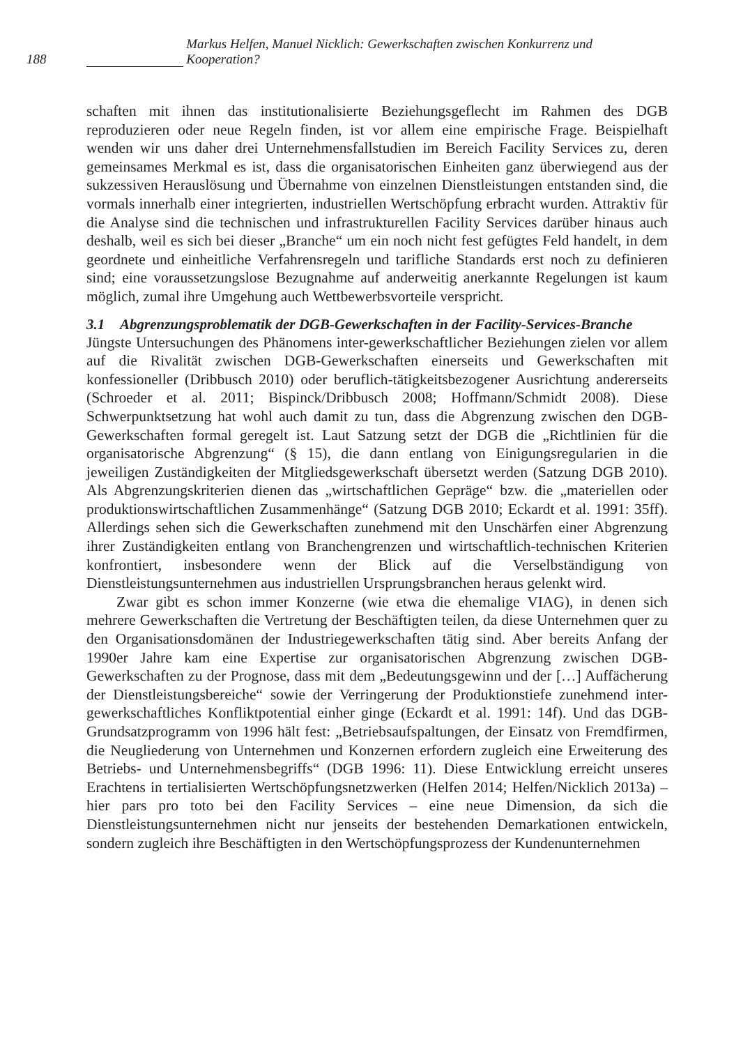188 Markus Helfen, Manuel Nicklich: Gewerkschaften zwischen Konkurrenz und Kooperation?
schaften mit ihnen das institutionalisierte Beziehungsgeflecht im Rahmen des DGB reproduzieren oder neue Regeln finden, ist vor allem eine empirische Frage. Beispielhaft wenden wir uns daher drei Unternehmensfallstudien im Bereich Facility Services zu, deren gemeinsames Merkmal es ist, dass die organisatorischen Einheiten ganz überwiegend aus der sukzessiven Herauslösung und Übernahme von einzelnen Dienstleistungen entstanden sind, die vormals innerhalb einer integrierten, industriellen Wertschöpfung erbracht wurden. Attraktiv für die Analyse sind die technischen und infrastrukturellen Facility Services darüber hinaus auch deshalb, weil es sich bei dieser „Branche“ um ein noch nicht fest gefügtes Feld handelt, in dem geordnete und einheitliche Verfahrensregeln und tarifliche Standards erst noch zu definieren sind; eine voraussetzungslose Bezugnahme auf anderweitig anerkannte Regelungen ist kaum möglich, zumal ihre Umgehung auch Wettbewerbsvorteile verspricht.
3.1 Abgrenzungsproblematik der DGB-Gewerkschaften in der Facility-Services-Branche
Jüngste Untersuchungen des Phänomens inter-gewerkschaftlicher Beziehungen zielen vor allem auf die Rivalität zwischen DGB-Gewerkschaften einerseits und Gewerkschaften mit konfessioneller (Dribbusch 2010) oder beruflich-tätigkeitsbezogener Ausrichtung andererseits (Schroeder et al. 2011; Bispinck/Dribbusch 2008; Hoffmann/Schmidt 2008). Diese Schwerpunktsetzung hat wohl auch damit zu tun, dass die Abgrenzung zwischen den DGB-Gewerkschaften formal geregelt ist. Laut Satzung setzt der DGB die „Richtlinien für die organisatorische Abgrenzung“ (§ 15), die dann entlang von Einigungsregularien in die jeweiligen Zuständigkeiten der Mitgliedsgewerkschaft übersetzt werden (Satzung DGB 2010). Als Abgrenzungskriterien dienen das „wirtschaftlichen Gepräge“ bzw. die „materiellen oder produktionswirtschaftlichen Zusammenhänge“ (Satzung DGB 2010; Eckardt et al. 1991: 35ff). Allerdings sehen sich die Gewerkschaften zunehmend mit den Unschärfen einer Abgrenzung ihrer Zuständigkeiten entlang von Branchengrenzen und wirtschaftlich-technischen Kriterien konfrontiert, insbesondere wenn der Blick auf die Verselbständigung von Dienstleistungsunternehmen aus industriellen Ursprungsbranchen heraus gelenkt wird.
Zwar gibt es schon immer Konzerne (wie etwa die ehemalige VIAG), in denen sich mehrere Gewerkschaften die Vertretung der Beschäftigten teilen, da diese Unternehmen quer zu den Organisationsdomänen der Industriegewerkschaften tätig sind. Aber bereits Anfang der 1990er Jahre kam eine Expertise zur organisatorischen Abgrenzung zwischen DGB-Gewerkschaften zu der Prognose, dass mit dem „Bedeutungsgewinn und der […] Auffächerung der Dienstleistungsbereiche“ sowie der Verringerung der Produktionstiefe zunehmend inter-gewerkschaftliches Konfliktpotential einher ginge (Eckardt et al. 1991: 14f). Und das DGB-Grundsatzprogramm von 1996 hält fest: „Betriebsaufspaltungen, der Einsatz von Fremdfirmen, die Neugliederung von Unternehmen und Konzernen erfordern zugleich eine Erweiterung des Betriebs- und Unternehmensbegriffs“ (DGB 1996: 11). Diese Entwicklung erreicht unseres Erachtens in tertialisierten Wertschöpfungsnetzwerken (Helfen 2014; Helfen/Nicklich 2013a) – hier pars pro toto bei den Facility Services – eine neue Dimension, da sich die Dienstleistungsunternehmen nicht nur jenseits der bestehenden Demarkationen entwickeln, sondern zugleich ihre Beschäftigten in den Wertschöpfungsprozess der Kundenunternehmen